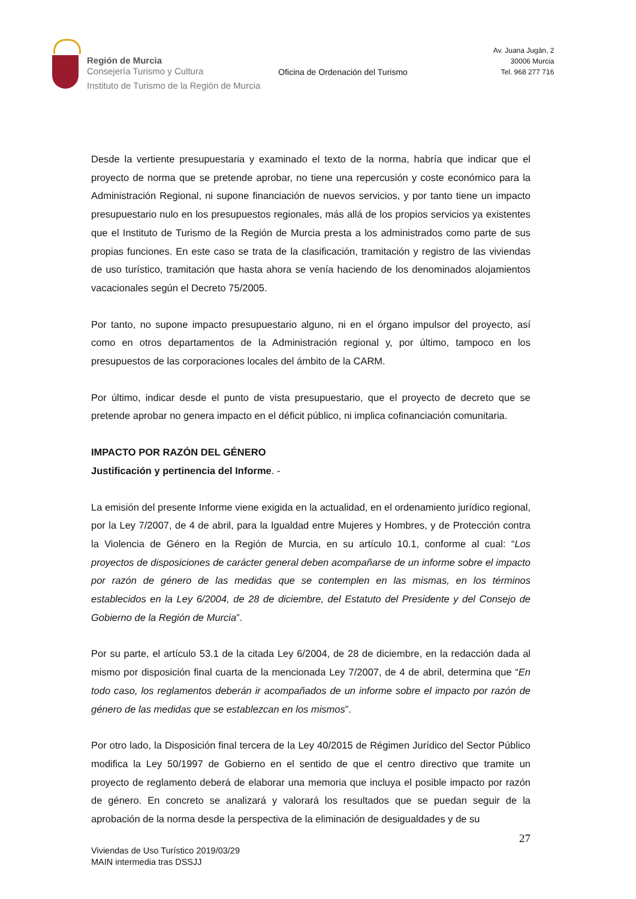Región de Murcia
Consejería Turismo y Cultura
Instituto de Turismo de la Región de Murcia
Oficina de Ordenación del Turismo
Av. Juana Jugán, 2
30006 Murcia
Tel. 968 277 716
Desde la vertiente presupuestaria y examinado el texto de la norma, habría que indicar que el proyecto de norma que se pretende aprobar, no tiene una repercusión y coste económico para la Administración Regional, ni supone financiación de nuevos servicios, y por tanto tiene un impacto presupuestario nulo en los presupuestos regionales, más allá de los propios servicios ya existentes que el Instituto de Turismo de la Región de Murcia presta a los administrados como parte de sus propias funciones. En este caso se trata de la clasificación, tramitación y registro de las viviendas de uso turístico, tramitación que hasta ahora se venía haciendo de los denominados alojamientos vacacionales según el Decreto 75/2005.
Por tanto, no supone impacto presupuestario alguno, ni en el órgano impulsor del proyecto, así como en otros departamentos de la Administración regional y, por último, tampoco en los presupuestos de las corporaciones locales del ámbito de la CARM.
Por último, indicar desde el punto de vista presupuestario, que el proyecto de decreto que se pretende aprobar no genera impacto en el déficit público, ni implica cofinanciación comunitaria.
IMPACTO POR RAZÓN DEL GÉNERO
Justificación y pertinencia del Informe. -
La emisión del presente Informe viene exigida en la actualidad, en el ordenamiento jurídico regional, por la Ley 7/2007, de 4 de abril, para la Igualdad entre Mujeres y Hombres, y de Protección contra la Violencia de Género en la Región de Murcia, en su artículo 10.1, conforme al cual: “Los proyectos de disposiciones de carácter general deben acompañarse de un informe sobre el impacto por razón de género de las medidas que se contemplen en las mismas, en los términos establecidos en la Ley 6/2004, de 28 de diciembre, del Estatuto del Presidente y del Consejo de Gobierno de la Región de Murcia”.
Por su parte, el artículo 53.1 de la citada Ley 6/2004, de 28 de diciembre, en la redacción dada al mismo por disposición final cuarta de la mencionada Ley 7/2007, de 4 de abril, determina que “En todo caso, los reglamentos deberán ir acompañados de un informe sobre el impacto por razón de género de las medidas que se establezcan en los mismos”.
Por otro lado, la Disposición final tercera de la Ley 40/2015 de Régimen Jurídico del Sector Público modifica la Ley 50/1997 de Gobierno en el sentido de que el centro directivo que tramite un proyecto de reglamento deberá de elaborar una memoria que incluya el posible impacto por razón de género. En concreto se analizará y valorará los resultados que se puedan seguir de la aprobación de la norma desde la perspectiva de la eliminación de desigualdades y de su
27
Viviendas de Uso Turístico 2019/03/29
MAIN intermedia tras DSSJJ